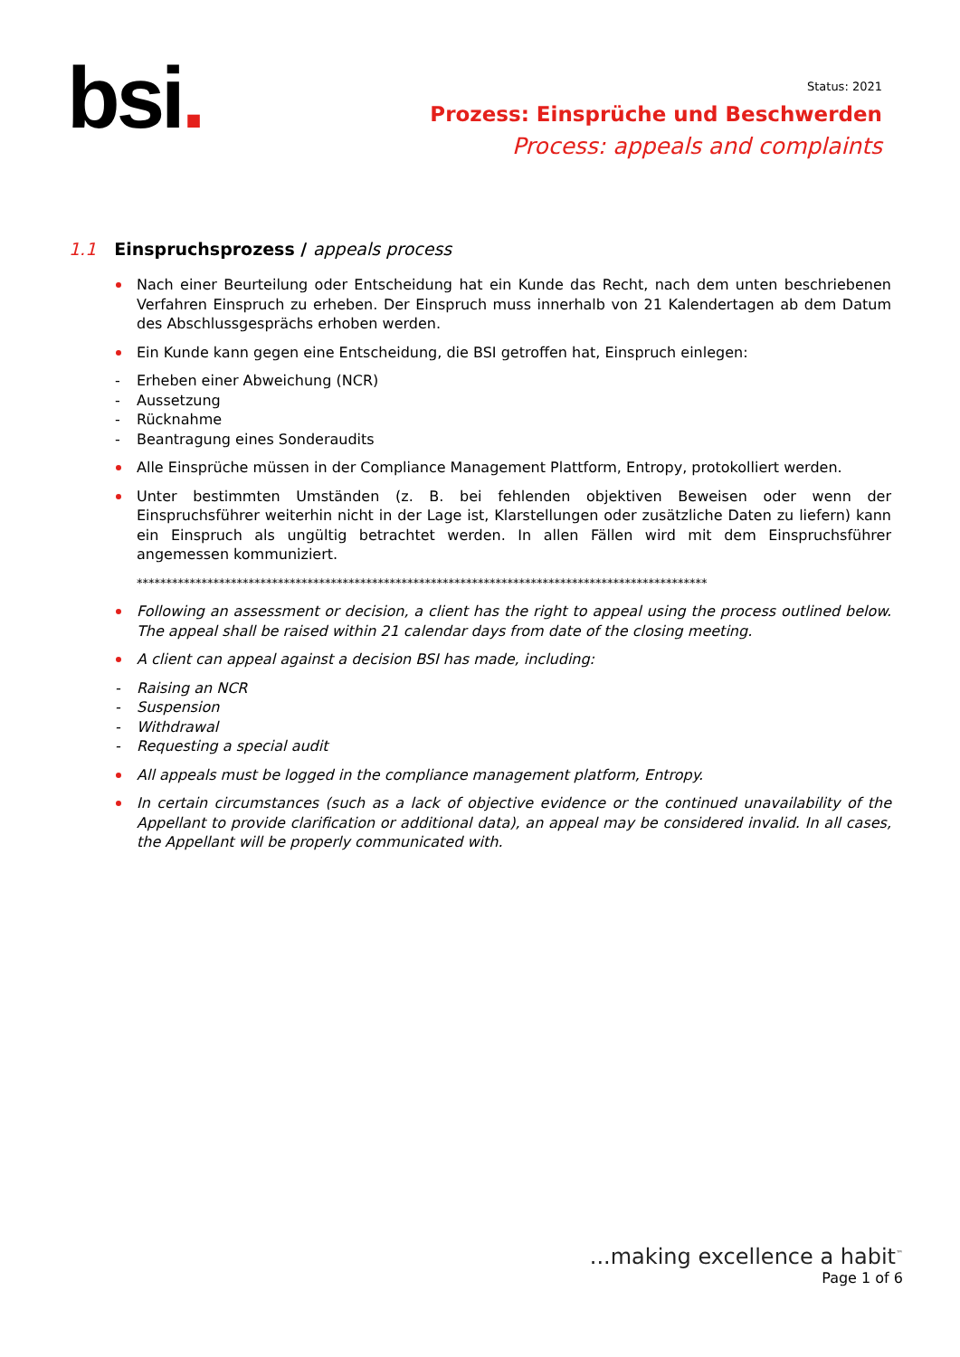bsi.
Status: 2021
Prozess: Einsprüche und Beschwerden
Process: appeals and complaints
1.1 Einspruchsprozess / appeals process
Nach einer Beurteilung oder Entscheidung hat ein Kunde das Recht, nach dem unten beschriebenen Verfahren Einspruch zu erheben. Der Einspruch muss innerhalb von 21 Kalendertagen ab dem Datum des Abschlussgesprächs erhoben werden.
Ein Kunde kann gegen eine Entscheidung, die BSI getroffen hat, Einspruch einlegen:
Erheben einer Abweichung (NCR)
Aussetzung
Rücknahme
Beantragung eines Sonderaudits
Alle Einsprüche müssen in der Compliance Management Plattform, Entropy, protokolliert werden.
Unter bestimmten Umständen (z. B. bei fehlenden objektiven Beweisen oder wenn der Einspruchsführer weiterhin nicht in der Lage ist, Klarstellungen oder zusätzliche Daten zu liefern) kann ein Einspruch als ungültig betrachtet werden. In allen Fällen wird mit dem Einspruchsführer angemessen kommuniziert.
*************************************************************************************************
Following an assessment or decision, a client has the right to appeal using the process outlined below. The appeal shall be raised within 21 calendar days from date of the closing meeting.
A client can appeal against a decision BSI has made, including:
Raising an NCR
Suspension
Withdrawal
Requesting a special audit
All appeals must be logged in the compliance management platform, Entropy.
In certain circumstances (such as a lack of objective evidence or the continued unavailability of the Appellant to provide clarification or additional data), an appeal may be considered invalid. In all cases, the Appellant will be properly communicated with.
...making excellence a habit<sup>™</sup>
Page 1 of 6